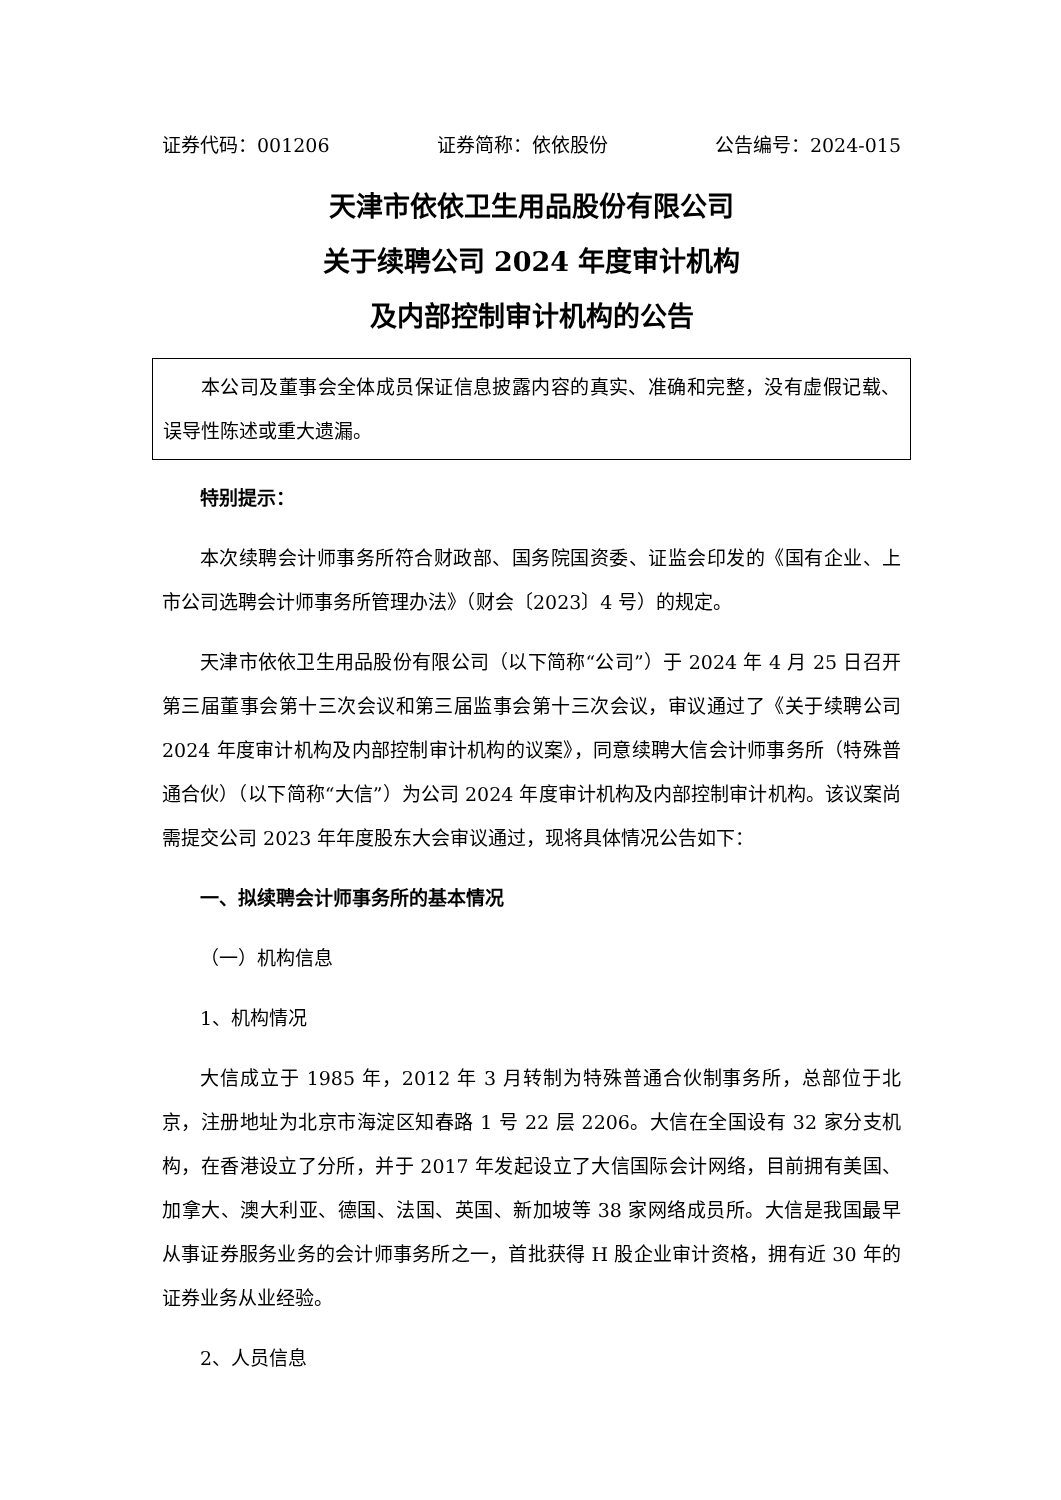证券代码：001206 证券简称：依依股份 公告编号：2024-015
天津市依依卫生用品股份有限公司
关于续聘公司 2024 年度审计机构
及内部控制审计机构的公告
本公司及董事会全体成员保证信息披露内容的真实、准确和完整，没有虚假记载、误导性陈述或重大遗漏。
特别提示：
本次续聘会计师事务所符合财政部、国务院国资委、证监会印发的《国有企业、上市公司选聘会计师事务所管理办法》（财会〔2023〕4 号）的规定。
天津市依依卫生用品股份有限公司（以下简称“公司”）于 2024 年 4 月 25 日召开第三届董事会第十三次会议和第三届监事会第十三次会议，审议通过了《关于续聘公司 2024 年度审计机构及内部控制审计机构的议案》，同意续聘大信会计师事务所（特殊普通合伙）（以下简称“大信”）为公司 2024 年度审计机构及内部控制审计机构。该议案尚需提交公司 2023 年年度股东大会审议通过，现将具体情况公告如下：
一、拟续聘会计师事务所的基本情况
（一）机构信息
1、机构情况
大信成立于 1985 年，2012 年 3 月转制为特殊普通合伙制事务所，总部位于北京，注册地址为北京市海淀区知春路 1 号 22 层 2206。大信在全国设有 32 家分支机构，在香港设立了分所，并于 2017 年发起设立了大信国际会计网络，目前拥有美国、加拿大、澳大利亚、德国、法国、英国、新加坡等 38 家网络成员所。大信是我国最早从事证券服务业务的会计师事务所之一，首批获得 H 股企业审计资格，拥有近 30 年的证券业务从业经验。
2、人员信息